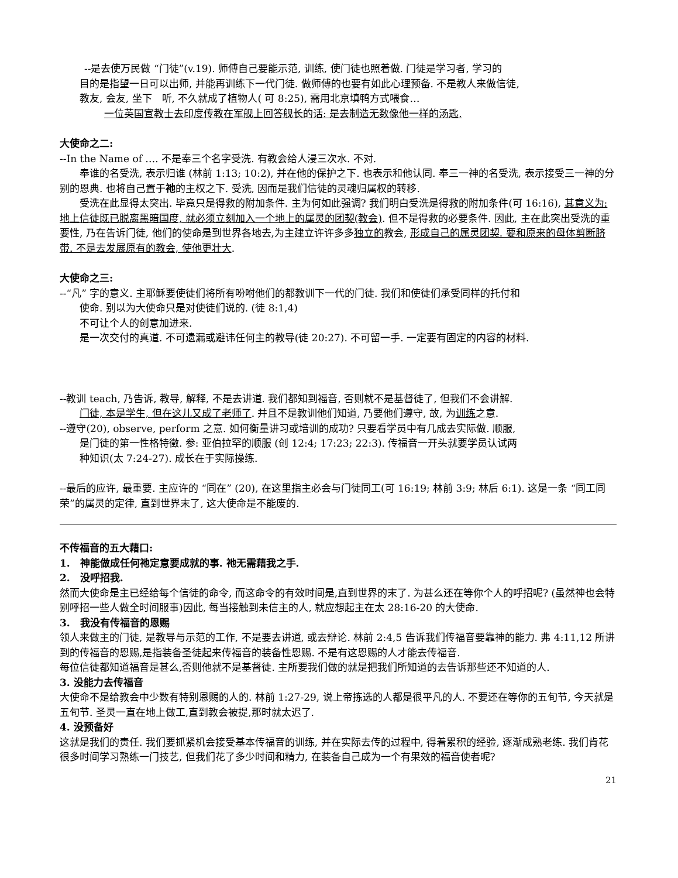--是去使万民做 “门徒”(v.19). 师傅自己要能示范, 训练, 使门徒也照着做. 门徒是学习者, 学习的
目的是指望一日可以出师, 并能再训练下一代门徒. 做师傅的也要有如此心理预备. 不是教人来做信徒,
教友, 会友, 坐下　听, 不久就成了植物人( 可 8:25), 需用北京填鸭方式喂食…
一位英国宣教士去印度传教在军舰上回答舰长的话: 是去制造无数像他一样的汤匙.
大使命之二:
--In the Name of …. 不是奉三个名字受洗. 有教会给人浸三次水. 不对.
奉谁的名受洗, 表示归谁 (林前 1:13; 10:2), 并在他的保护之下. 也表示和他认同. 奉三一神的名受洗, 表示接受三一神的分别的恩典. 也将自己置于祂的主权之下. 受洗, 因而是我们信徒的灵魂归属权的转移.
受洗在此显得太突出. 毕竟只是得救的附加条件. 主为何如此强调? 我们明白受洗是得救的附加条件(可 16:16), 其意义为: 地上信徒既已脱离黑暗国度, 就必须立刻加入一个地上的属灵的团契(教会). 但不是得救的必要条件. 因此, 主在此突出受洗的重要性, 乃在告诉门徒, 他们的使命是到世界各地去,为主建立许许多多独立的教会, 形成自己的属灵团契. 要和原来的母体剪断脐带. 不是去发展原有的教会, 使他更壮大.
大使命之三:
--“凡” 字的意义. 主耶稣要使徒们将所有吩咐他们的都教训下一代的门徒. 我们和使徒们承受同样的托付和
使命. 别以为大使命只是对使徒们说的. (徒 8:1,4)
不可让个人的创意加进来.
是一次交付的真道. 不可遗漏或避讳任何主的教导(徒 20:27). 不可留一手. 一定要有固定的内容的材料.
--教训 teach, 乃告诉, 教导, 解释, 不是去讲道. 我们都知到福音, 否则就不是基督徒了, 但我们不会讲解.
门徒, 本是学生, 但在这儿又成了老师了. 并且不是教训他们知道, 乃要他们遵守, 故, 为训练之意.
--遵守(20), observe, perform 之意. 如何衡量讲习或培训的成功? 只要看学员中有几成去实际做. 顺服,
是门徒的第一性格特徵. 参: 亚伯拉罕的顺服 (创 12:4; 17:23; 22:3). 传福音一开头就要学员认试两
种知识(太 7:24-27). 成长在于实际操练.
--最后的应许, 最重要. 主应许的 “同在” (20), 在这里指主必会与门徒同工(可 16:19; 林前 3:9; 林后 6:1). 这是一条 “同工同荣”的属灵的定律, 直到世界末了, 这大使命是不能废的.
不传福音的五大藉口:
1.　神能做成任何祂定意要成就的事. 祂无需藉我之手.
2.　没呼招我.
然而大使命是主已经给每个信徒的命令, 而这命令的有效时间是,直到世界的末了. 为甚么还在等你个人的呼招呢? (虽然神也会特别呼招一些人做全时间服事)因此, 每当接触到未信主的人, 就应想起主在太 28:16-20 的大使命.
3.　我没有传福音的恩赐
领人来做主的门徒, 是教导与示范的工作, 不是要去讲道, 或去辩论. 林前 2:4,5 告诉我们传福音要靠神的能力. 弗 4:11,12 所讲到的传福音的恩赐,是指装备圣徒起来传福音的装备性恩赐. 不是有这恩赐的人才能去传福音.
每位信徒都知道福音是甚么,否则他就不是基督徒. 主所要我们做的就是把我们所知道的去告诉那些还不知道的人.
3. 没能力去传福音
大使命不是给教会中少数有特别恩赐的人的. 林前 1:27-29, 说上帝拣选的人都是很平凡的人. 不要还在等你的五旬节, 今天就是五旬节. 圣灵一直在地上做工,直到教会被提,那时就太迟了.
4. 没预备好
这就是我们的责任. 我们要抓紧机会接受基本传福音的训练, 并在实际去传的过程中, 得着累积的经验, 逐渐成熟老练. 我们肯花很多时间学习熟练一门技艺, 但我们花了多少时间和精力, 在装备自己成为一个有果效的福音使者呢?
21